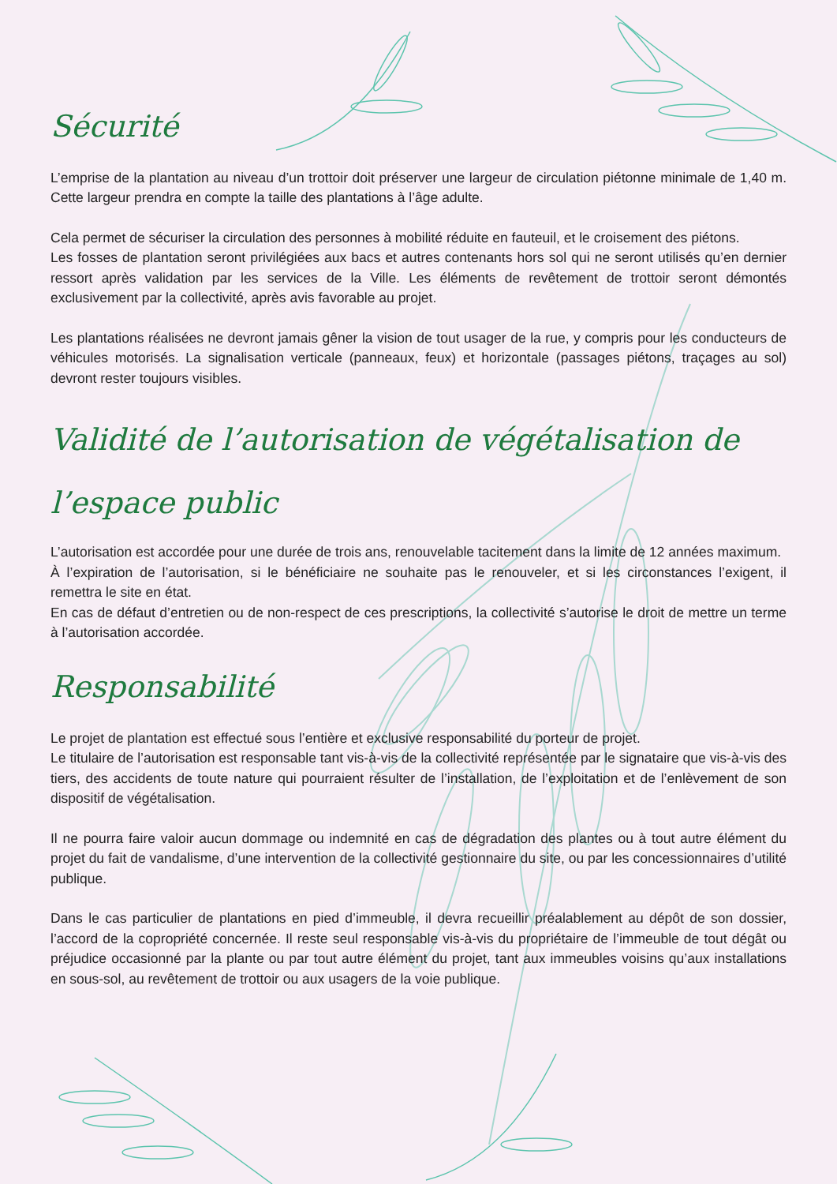Sécurité
L’emprise de la plantation au niveau d’un trottoir doit préserver une largeur de circulation piétonne minimale de 1,40 m. Cette largeur prendra en compte la taille des plantations à l’âge adulte.
Cela permet de sécuriser la circulation des personnes à mobilité réduite en fauteuil, et le croisement des piétons.
Les fosses de plantation seront privilégiées aux bacs et autres contenants hors sol qui ne seront utilisés qu’en dernier ressort après validation par les services de la Ville. Les éléments de revêtement de trottoir seront démontés exclusivement par la collectivité, après avis favorable au projet.
Les plantations réalisées ne devront jamais gêner la vision de tout usager de la rue, y compris pour les conducteurs de véhicules motorisés. La signalisation verticale (panneaux, feux) et horizontale (passages piétons, traçages au sol) devront rester toujours visibles.
Validité de l’autorisation de végétalisation de l’espace public
L’autorisation est accordée pour une durée de trois ans, renouvelable tacitement dans la limite de 12 années maximum.
À l’expiration de l’autorisation, si le bénéficiaire ne souhaite pas le renouveler, et si les circonstances l’exigent, il remettra le site en état.
En cas de défaut d’entretien ou de non-respect de ces prescriptions, la collectivité s’autorise le droit de mettre un terme à l’autorisation accordée.
Responsabilité
Le projet de plantation est effectué sous l’entière et exclusive responsabilité du porteur de projet.
Le titulaire de l’autorisation est responsable tant vis-à-vis de la collectivité représentée par le signataire que vis-à-vis des tiers, des accidents de toute nature qui pourraient résulter de l’installation, de l’exploitation et de l’enlèvement de son dispositif de végétalisation.
Il ne pourra faire valoir aucun dommage ou indemnité en cas de dégradation des plantes ou à tout autre élément du projet du fait de vandalisme, d’une intervention de la collectivité gestionnaire du site, ou par les concessionnaires d’utilité publique.
Dans le cas particulier de plantations en pied d’immeuble, il devra recueillir préalablement au dépôt de son dossier, l’accord de la copropriété concernée. Il reste seul responsable vis-à-vis du propriétaire de l’immeuble de tout dégât ou préjudice occasionné par la plante ou par tout autre élément du projet, tant aux immeubles voisins qu’aux installations en sous-sol, au revêtement de trottoir ou aux usagers de la voie publique.